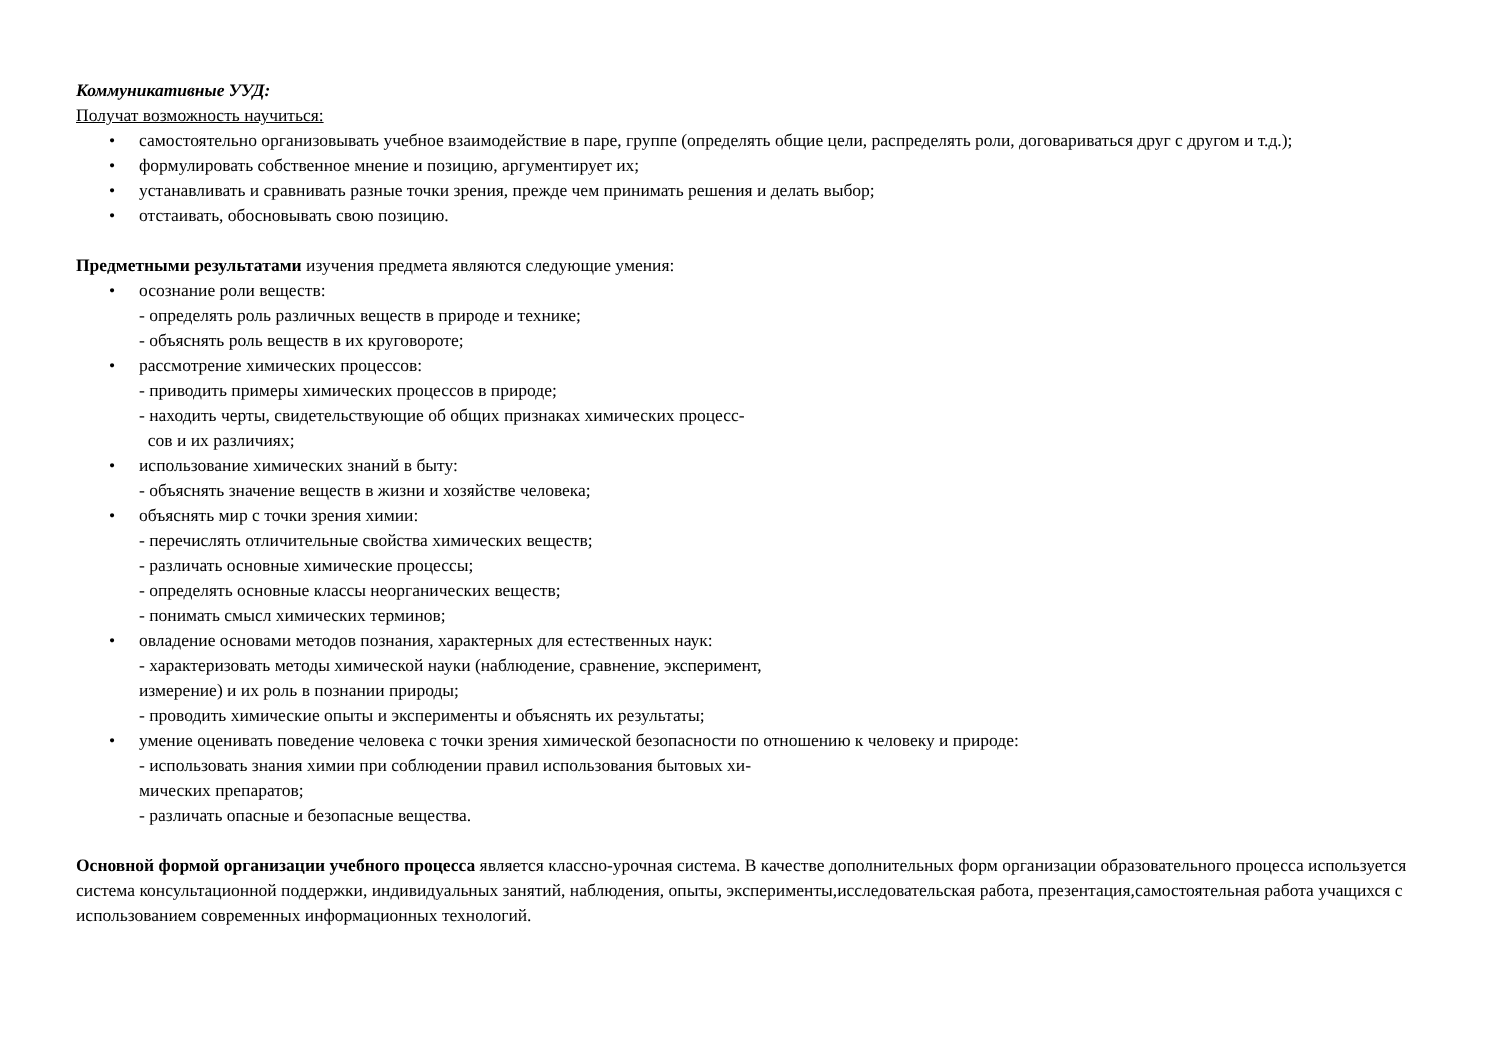Коммуникативные УУД:
Получат возможность научиться:
• самостоятельно организовывать учебное взаимодействие в паре, группе (определять общие цели, распределять роли, договариваться друг с другом и т.д.);
• формулировать собственное мнение и позицию, аргументирует их;
• устанавливать и сравнивать разные точки зрения, прежде чем принимать решения и делать выбор;
• отстаивать, обосновывать свою позицию.
Предметными результатами изучения предмета являются следующие умения:
• осознание роли веществ:
- определять роль различных веществ в природе и технике;
- объяснять роль веществ в их круговороте;
• рассмотрение химических процессов:
- приводить примеры химических процессов в природе;
- находить черты, свидетельствующие об общих признаках химических процесс-
сов и их различиях;
• использование химических знаний в быту:
- объяснять значение веществ в жизни и хозяйстве человека;
• объяснять мир с точки зрения химии:
- перечислять отличительные свойства химических веществ;
- различать основные химические процессы;
- определять основные классы неорганических веществ;
- понимать смысл химических терминов;
• овладение основами методов познания, характерных для естественных наук:
- характеризовать методы химической науки (наблюдение, сравнение, эксперимент,
измерение) и их роль в познании природы;
- проводить химические опыты и эксперименты и объяснять их результаты;
• умение оценивать поведение человека с точки зрения химической безопасности по отношению к человеку и природе:
- использовать знания химии при соблюдении правил использования бытовых хи-
мических препаратов;
- различать опасные и безопасные вещества.
Основной формой организации учебного процесса является классно-урочная система. В качестве дополнительных форм организации образовательного процесса используется система консультационной поддержки, индивидуальных занятий, наблюдения, опыты, эксперименты,исследовательская работа, презентация,самостоятельная работа учащихся с использованием современных информационных технологий.